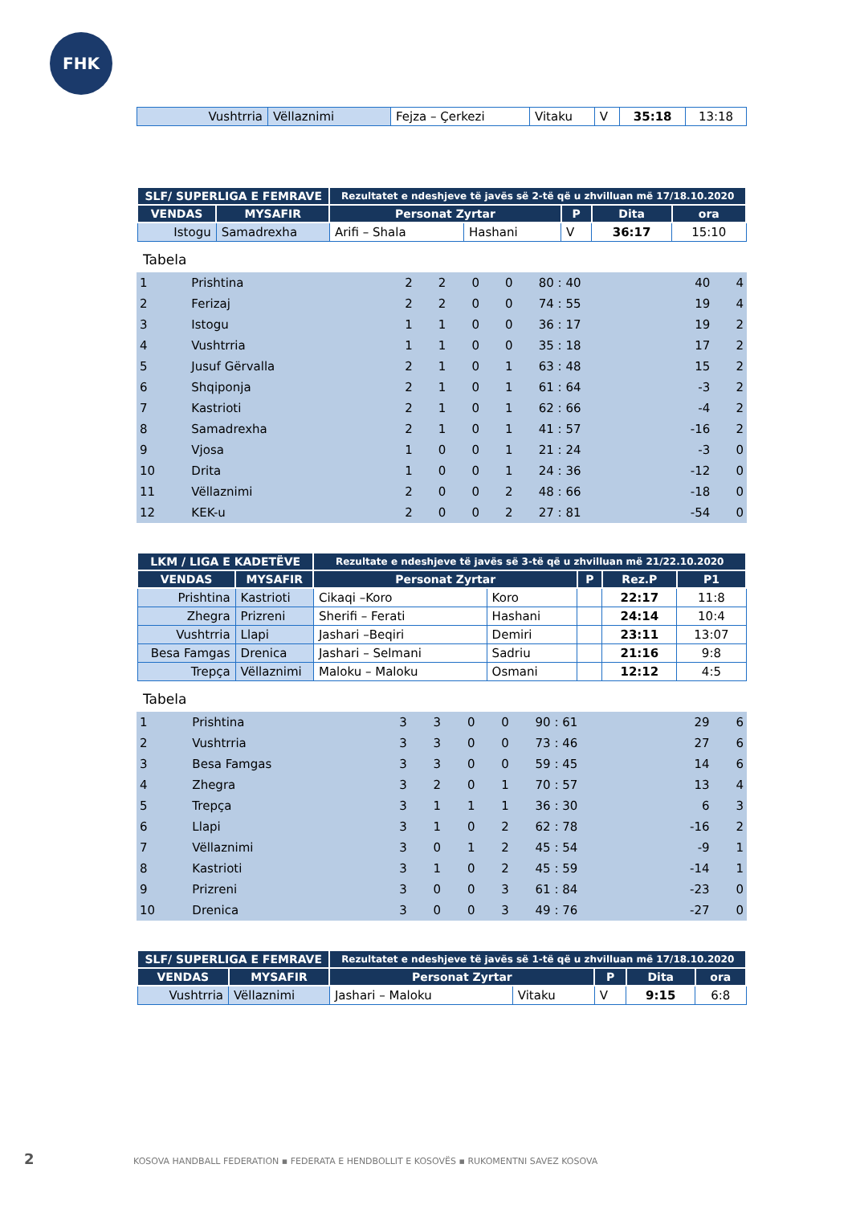FHK
| Vushtrria | Vëllaznimi | Fejza – Çerkezi | Vitaku | V | 35:18 | 13:18 |
| SLF/ SUPERLIGA E FEMRAVE | | Rezultatet e ndeshjeve të javës së 2-të që u zhvilluan më 17/18.10.2020 | | | | |
| --- | --- | --- | --- | --- | --- | --- |
| VENDAS | MYSAFIR | Personat Zyrtar | | P | Dita | ora |
| Istogu | Samadrexha | Arifi – Shala | Hashani | V | 36:17 | 15:10 |
Tabela
| 1 | Prishtina | 2 | 2 | 0 | 0 | 80 : 40 | 40 | 4 |
| 2 | Ferizaj | 2 | 2 | 0 | 0 | 74 : 55 | 19 | 4 |
| 3 | Istogu | 1 | 1 | 0 | 0 | 36 : 17 | 19 | 2 |
| 4 | Vushtrria | 1 | 1 | 0 | 0 | 35 : 18 | 17 | 2 |
| 5 | Jusuf Gërvalla | 2 | 1 | 0 | 1 | 63 : 48 | 15 | 2 |
| 6 | Shqiponja | 2 | 1 | 0 | 1 | 61 : 64 | -3 | 2 |
| 7 | Kastrioti | 2 | 1 | 0 | 1 | 62 : 66 | -4 | 2 |
| 8 | Samadrexha | 2 | 1 | 0 | 1 | 41 : 57 | -16 | 2 |
| 9 | Vjosa | 1 | 0 | 0 | 1 | 21 : 24 | -3 | 0 |
| 10 | Drita | 1 | 0 | 0 | 1 | 24 : 36 | -12 | 0 |
| 11 | Vëllaznimi | 2 | 0 | 0 | 2 | 48 : 66 | -18 | 0 |
| 12 | KEK-u | 2 | 0 | 0 | 2 | 27 : 81 | -54 | 0 |
| LKM / LIGA E KADETËVE | | Rezultate e ndeshjeve të javës së 3-të që u zhvilluan më 21/22.10.2020 | | | | |
| --- | --- | --- | --- | --- | --- | --- |
| VENDAS | MYSAFIR | Personat Zyrtar | | P | Rez.P | P1 |
| Prishtina | Kastrioti | Cikaqi –Koro | Koro | | 22:17 | 11:8 |
| Zhegra | Prizreni | Sherifi – Ferati | Hashani | | 24:14 | 10:4 |
| Vushtrria | Llapi | Jashari –Beqiri | Demiri | | 23:11 | 13:07 |
| Besa Famgas | Drenica | Jashari – Selmani | Sadriu | | 21:16 | 9:8 |
| Trepça | Vëllaznimi | Maloku – Maloku | Osmani | | 12:12 | 4:5 |
Tabela
| 1 | Prishtina | 3 | 3 | 0 | 0 | 90 : 61 | 29 | 6 |
| 2 | Vushtrria | 3 | 3 | 0 | 0 | 73 : 46 | 27 | 6 |
| 3 | Besa Famgas | 3 | 3 | 0 | 0 | 59 : 45 | 14 | 6 |
| 4 | Zhegra | 3 | 2 | 0 | 1 | 70 : 57 | 13 | 4 |
| 5 | Trepça | 3 | 1 | 1 | 1 | 36 : 30 | 6 | 3 |
| 6 | Llapi | 3 | 1 | 0 | 2 | 62 : 78 | -16 | 2 |
| 7 | Vëllaznimi | 3 | 0 | 1 | 2 | 45 : 54 | -9 | 1 |
| 8 | Kastrioti | 3 | 1 | 0 | 2 | 45 : 59 | -14 | 1 |
| 9 | Prizreni | 3 | 0 | 0 | 3 | 61 : 84 | -23 | 0 |
| 10 | Drenica | 3 | 0 | 0 | 3 | 49 : 76 | -27 | 0 |
| SLF/ SUPERLIGA E FEMRAVE | | Rezultatet e ndeshjeve të javës së 1-të që u zhvilluan më 17/18.10.2020 | | | | |
| --- | --- | --- | --- | --- | --- | --- |
| VENDAS | MYSAFIR | Personat Zyrtar | | P | Dita | ora |
| Vushtrria | Vëllaznimi | Jashari – Maloku | Vitaku | V | 9:15 | 6:8 |
2 KOSOVA HANDBALL FEDERATION ▪ FEDERATA E HENDBOLLIT E KOSOVËS ▪ RUKOMENTNI SAVEZ KOSOVA